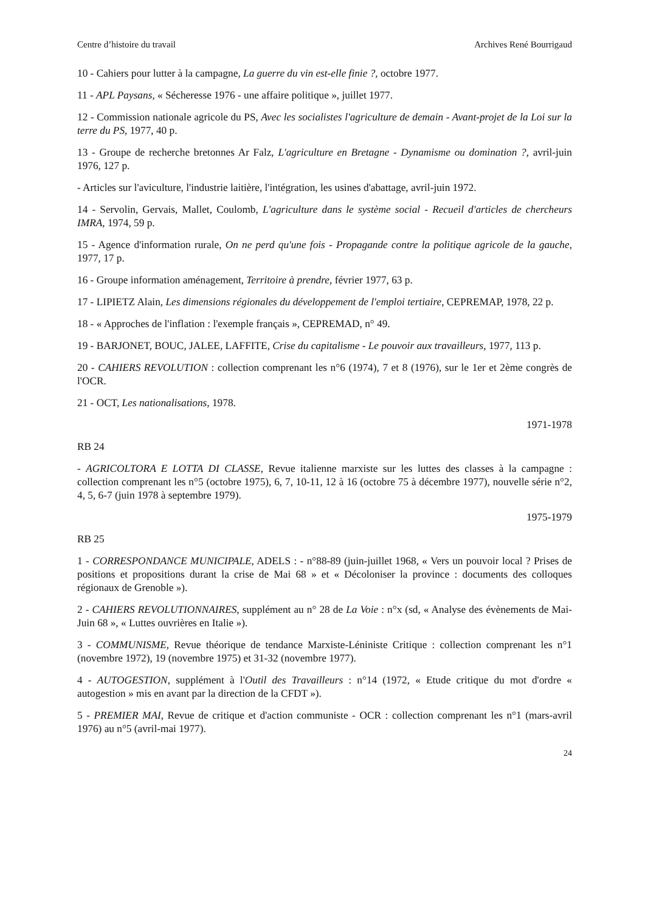Centre d’histoire du travail Archives René Bourrigaud
10 - Cahiers pour lutter à la campagne, La guerre du vin est-elle finie ?, octobre 1977.
11 - APL Paysans, « Sécheresse 1976 - une affaire politique », juillet 1977.
12 - Commission nationale agricole du PS, Avec les socialistes l'agriculture de demain - Avant-projet de la Loi sur la terre du PS, 1977, 40 p.
13 - Groupe de recherche bretonnes Ar Falz, L'agriculture en Bretagne - Dynamisme ou domination ?, avril-juin 1976, 127 p.
- Articles sur l'aviculture, l'industrie laitière, l'intégration, les usines d'abattage, avril-juin 1972.
14 - Servolin, Gervais, Mallet, Coulomb, L'agriculture dans le système social - Recueil d'articles de chercheurs IMRA, 1974, 59 p.
15 - Agence d'information rurale, On ne perd qu'une fois - Propagande contre la politique agricole de la gauche, 1977, 17 p.
16 - Groupe information aménagement, Territoire à prendre, février 1977, 63 p.
17 - LIPIETZ Alain, Les dimensions régionales du développement de l'emploi tertiaire, CEPREMAP, 1978, 22 p.
18 - « Approches de l'inflation : l'exemple français », CEPREMAD, n° 49.
19 - BARJONET, BOUC, JALEE, LAFFITE, Crise du capitalisme - Le pouvoir aux travailleurs, 1977, 113 p.
20 - CAHIERS REVOLUTION : collection comprenant les n°6 (1974), 7 et 8 (1976), sur le 1er et 2ème congrès de l'OCR.
21 - OCT, Les nationalisations, 1978.
1971-1978
RB 24
- AGRICOLTORA E LOTTA DI CLASSE, Revue italienne marxiste sur les luttes des classes à la campagne : collection comprenant les n°5 (octobre 1975), 6, 7, 10-11, 12 à 16 (octobre 75 à décembre 1977), nouvelle série n°2, 4, 5, 6-7 (juin 1978 à septembre 1979).
1975-1979
RB 25
1 - CORRESPONDANCE MUNICIPALE, ADELS : - n°88-89 (juin-juillet 1968, « Vers un pouvoir local ? Prises de positions et propositions durant la crise de Mai 68 » et « Décoloniser la province : documents des colloques régionaux de Grenoble »).
2 - CAHIERS REVOLUTIONNAIRES, supplément au n° 28 de La Voie : n°x (sd, « Analyse des évènements de Mai-Juin 68 », « Luttes ouvrières en Italie »).
3 - COMMUNISME, Revue théorique de tendance Marxiste-Léniniste Critique : collection comprenant les n°1 (novembre 1972), 19 (novembre 1975) et 31-32 (novembre 1977).
4 - AUTOGESTION, supplément à l'Outil des Travailleurs : n°14 (1972, « Etude critique du mot d'ordre « autogestion » mis en avant par la direction de la CFDT »).
5 - PREMIER MAI, Revue de critique et d'action communiste - OCR : collection comprenant les n°1 (mars-avril 1976) au n°5 (avril-mai 1977).
24